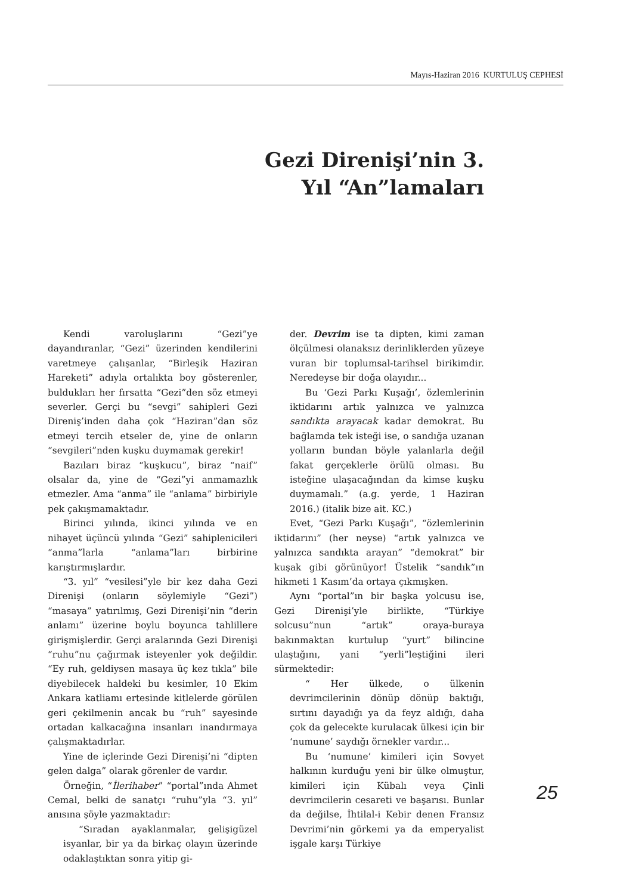Mayıs-Haziran 2016 KURTULUŞ CEPHESİ
Gezi Direnişi’nin 3. Yıl “An”lamaları
Kendi varoluşlarını “Gezi”ye dayandıranlar, “Gezi” üzerinden kendilerini varetmeye çalışanlar, “Birleşik Haziran Hareketi” adıyla ortalıkta boy gösterenler, buldukları her fırsatta “Gezi”den söz etmeyi severler. Gerçi bu “sevgi” sahipleri Gezi Direniş’inden daha çok “Haziran”dan söz etmeyi tercih etseler de, yine de onların “sevgileri”nden kuşku duymamak gerekir!
Bazıları biraz “kuşkucu”, biraz “naif” olsalar da, yine de “Gezi”yi anmamazlık etmezler. Ama “anma” ile “anlama” birbiriyle pek çakışmamaktadır.
Birinci yılında, ikinci yılında ve en nihayet üçüncü yılında “Gezi” sahiplenicileri “anma”larla “anlama”ları birbirine karıştırmışlardır.
“3. yıl” “vesilesi”yle bir kez daha Gezi Direnişi (onların söylemiyle “Gezi”) “masaya” yatırılmış, Gezi Direnişi’nin “derin anlamı” üzerine boylu boyunca tahlillere girişmişlerdir. Gerçi aralarında Gezi Direnişi “ruhu”nu çağırmak isteyenler yok değildir. “Ey ruh, geldiysen masaya üç kez tıkla” bile diyebilecek haldeki bu kesimler, 10 Ekim Ankara katliamı ertesinde kitlelerde görülen geri çekilmenin ancak bu “ruh” sayesinde ortadan kalkacağına insanları inandırmaya çalışmaktadırlar.
Yine de içlerinde Gezi Direnişi’ni “dipten gelen dalga” olarak görenler de vardır.
Örneğin, “İlerihaber” “portal”ında Ahmet Cemal, belki de sanatçı “ruhu”yla “3. yıl” anısına şöyle yazmaktadır:
“Sıradan ayaklanmalar, gelişigüzel isyanlar, bir ya da birkaç olayın üzerinde odaklaştıktan sonra yitip gi-
der. Devrim ise ta dipten, kimi zaman ölçülmesi olanaksız derinliklerden yüzeye vuran bir toplumsal-tarihsel birikimdir. Neredeyse bir doğa olayıdır...
Bu ‘Gezi Parkı Kuşağı’, özlemlerinin iktidarını artık yalnızca ve yalnızca sandıkta arayacak kadar demokrat. Bu bağlamda tek isteği ise, o sandığa uzanan yolların bundan böyle yalanlarla değil fakat gerçeklerle örülü olması. Bu isteğine ulaşacağından da kimse kuşku duymamalı.” (a.g. yerde, 1 Haziran 2016.) (italik bize ait. KC.)
Evet, “Gezi Parkı Kuşağı”, “özlemlerinin iktidarını” (her neyse) “artık yalnızca ve yalnızca sandıkta arayan” “demokrat” bir kuşak gibi görünüyor! Üstelik “sandık”ın hikmeti 1 Kasım’da ortaya çıkmışken.
Aynı “portal”ın bir başka yolcusu ise, Gezi Direnişi’yle birlikte, “Türkiye solcusu”nun “artık” oraya-buraya bakınmaktan kurtulup “yurt” bilincine ulaştığını, yani “yerli”leştiğini ileri sürmektedir:
“ Her ülkede, o ülkenin devrimcilerinin dönüp dönüp baktığı, sırtını dayadığı ya da feyz aldığı, daha çok da gelecekte kurulacak ülkesi için bir ‘numune’ saydığı örnekler vardır...
Bu ‘numune’ kimileri için Sovyet halkının kurduğu yeni bir ülke olmuştur, kimileri için Kübalı veya Çinli devrimcilerin cesareti ve başarısı. Bunlar da değilse, İhtilal-i Kebir denen Fransız Devrimi’nin görkemi ya da emperyalist işgale karşı Türkiye
25